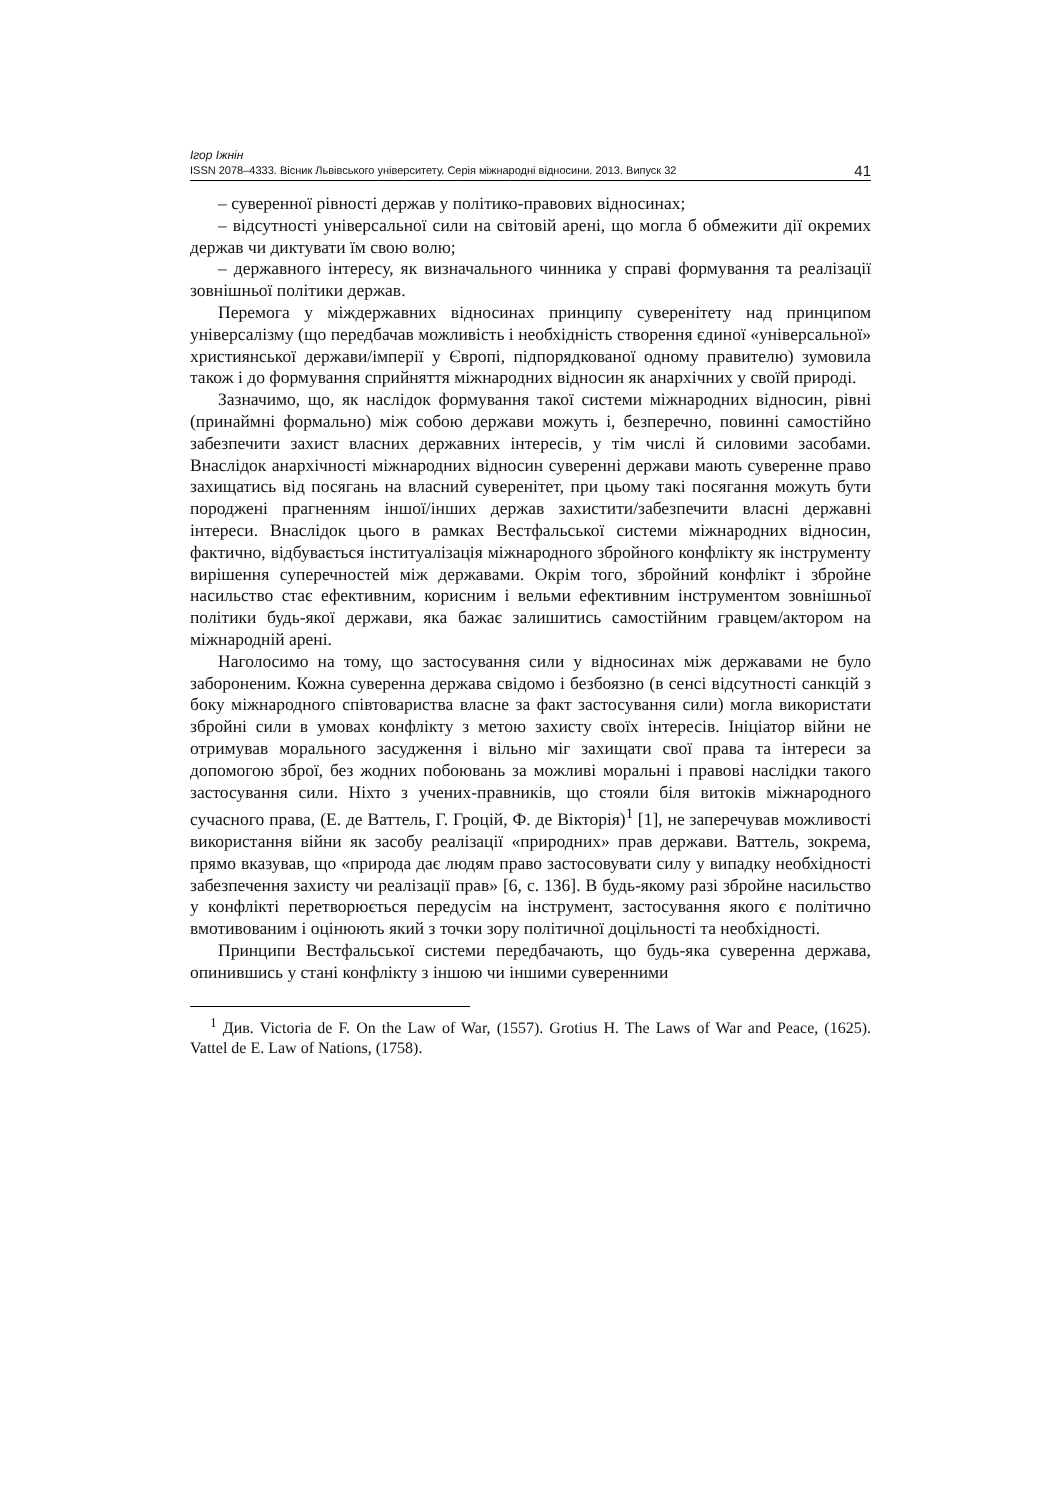Ігор Іжнін
ISSN 2078–4333. Вісник Львівського університету. Серія міжнародні відносини. 2013. Випуск 32 41
– суверенної рівності держав у політико-правових відносинах;
– відсутності універсальної сили на світовій арені, що могла б обмежити дії окремих держав чи диктувати їм свою волю;
– державного інтересу, як визначального чинника у справі формування та реалізації зовнішньої політики держав.
Перемога у міждержавних відносинах принципу суверенітету над принципом універсалізму (що передбачав можливість і необхідність створення єдиної «універсальної» християнської держави/імперії у Європі, підпорядкованої одному правителю) зумовила також і до формування сприйняття міжнародних відносин як анархічних у своїй природі.
Зазначимо, що, як наслідок формування такої системи міжнародних відносин, рівні (принаймні формально) між собою держави можуть і, безперечно, повинні самостійно забезпечити захист власних державних інтересів, у тім числі й силовими засобами. Внаслідок анархічності міжнародних відносин суверенні держави мають суверенне право захищатись від посягань на власний суверенітет, при цьому такі посягання можуть бути породжені прагненням іншої/інших держав захистити/забезпечити власні державні інтереси. Внаслідок цього в рамках Вестфальської системи міжнародних відносин, фактично, відбувається інституалізація міжнародного збройного конфлікту як інструменту вирішення суперечностей між державами. Окрім того, збройний конфлікт і збройне насильство стає ефективним, корисним і вельми ефективним інструментом зовнішньої політики будь-якої держави, яка бажає залишитись самостійним гравцем/актором на міжнародній арені.
Наголосимо на тому, що застосування сили у відносинах між державами не було забороненим. Кожна суверенна держава свідомо і безбоязно (в сенсі відсутності санкцій з боку міжнародного співтовариства власне за факт застосування сили) могла використати збройні сили в умовах конфлікту з метою захисту своїх інтересів. Ініціатор війни не отримував морального засудження і вільно міг захищати свої права та інтереси за допомогою зброї, без жодних побоювань за можливі моральні і правові наслідки такого застосування сили. Ніхто з учених-правників, що стояли біля витоків міжнародного сучасного права, (Е. де Ваттель, Г. Гроцій, Ф. де Вікторія)<sup>1</sup> [1], не заперечував можливості використання війни як засобу реалізації «природних» прав держави. Ваттель, зокрема, прямо вказував, що «природа дає людям право застосовувати силу у випадку необхідності забезпечення захисту чи реалізації прав» [6, с. 136]. В будь-якому разі збройне насильство у конфлікті перетворюється передусім на інструмент, застосування якого є політично вмотивованим і оцінюють який з точки зору політичної доцільності та необхідності.
Принципи Вестфальської системи передбачають, що будь-яка суверенна держава, опинившись у стані конфлікту з іншою чи іншими суверенними
<sup>1</sup> Див. Victoria de F. On the Law of War, (1557). Grotius H. The Laws of War and Peace, (1625). Vattel de E. Law of Nations, (1758).